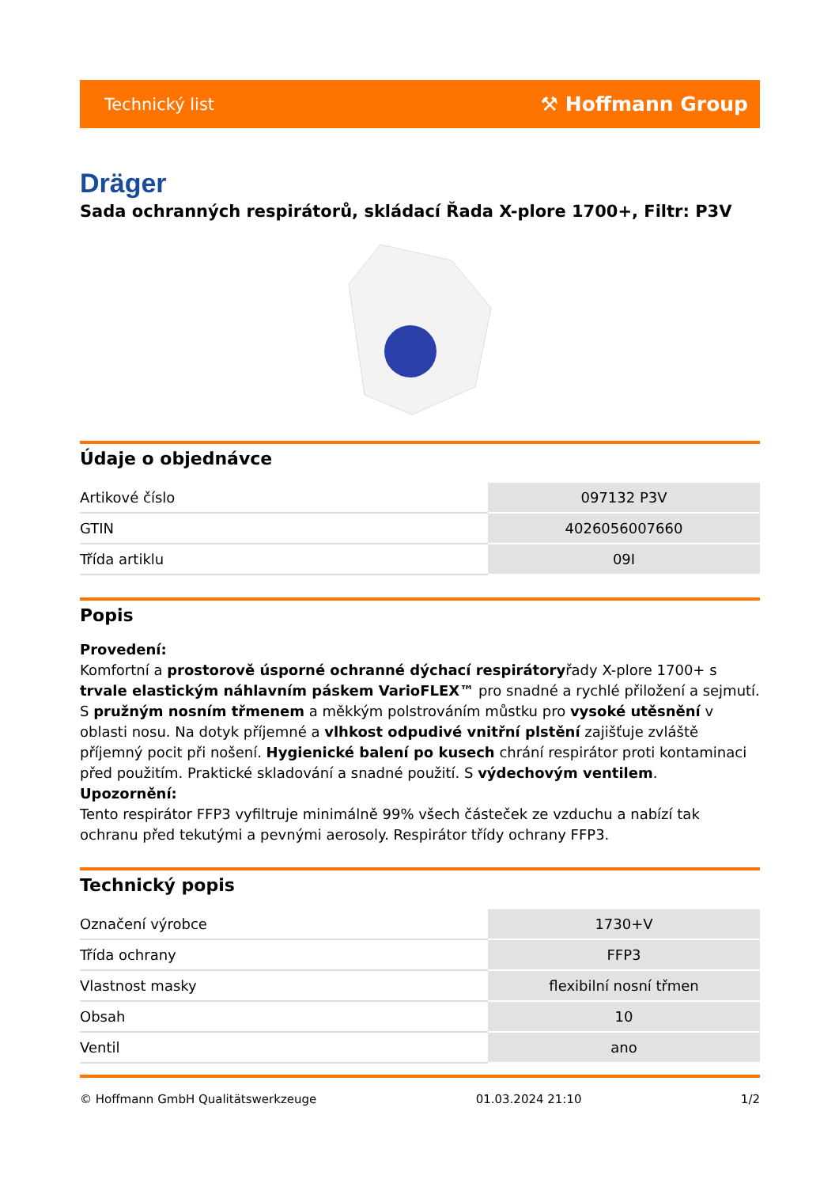Technický list ⚒ Hoffmann Group
Dräger
Sada ochranných respirátorů, skládací Řada X-plore 1700+, Filtr: P3V
Údaje o objednávce
| Artikové číslo | 097132 P3V |
| GTIN | 4026056007660 |
| Třída artiklu | 09I |
Popis
Provedení:
Komfortní a prostorově úsporné ochranné dýchací respirátoryřady X-plore 1700+ s trvale elastickým náhlavním páskem VarioFLEX™ pro snadné a rychlé přiložení a sejmutí. S pružným nosním třmenem a měkkým polstrováním můstku pro vysoké utěsnění v oblasti nosu. Na dotyk příjemné a vlhkost odpudivé vnitřní plstění zajišťuje zvláště příjemný pocit při nošení. Hygienické balení po kusech chrání respirátor proti kontaminaci před použitím. Praktické skladování a snadné použití. S výdechovým ventilem.
Upozornění:
Tento respirátor FFP3 vyfiltruje minimálně 99% všech částeček ze vzduchu a nabízí tak ochranu před tekutými a pevnými aerosoly. Respirátor třídy ochrany FFP3.
Technický popis
| Označení výrobce | 1730+V |
| Třída ochrany | FFP3 |
| Vlastnost masky | flexibilní nosní třmen |
| Obsah | 10 |
| Ventil | ano |
© Hoffmann GmbH Qualitätswerkzeuge 01.03.2024 21:10 1/2